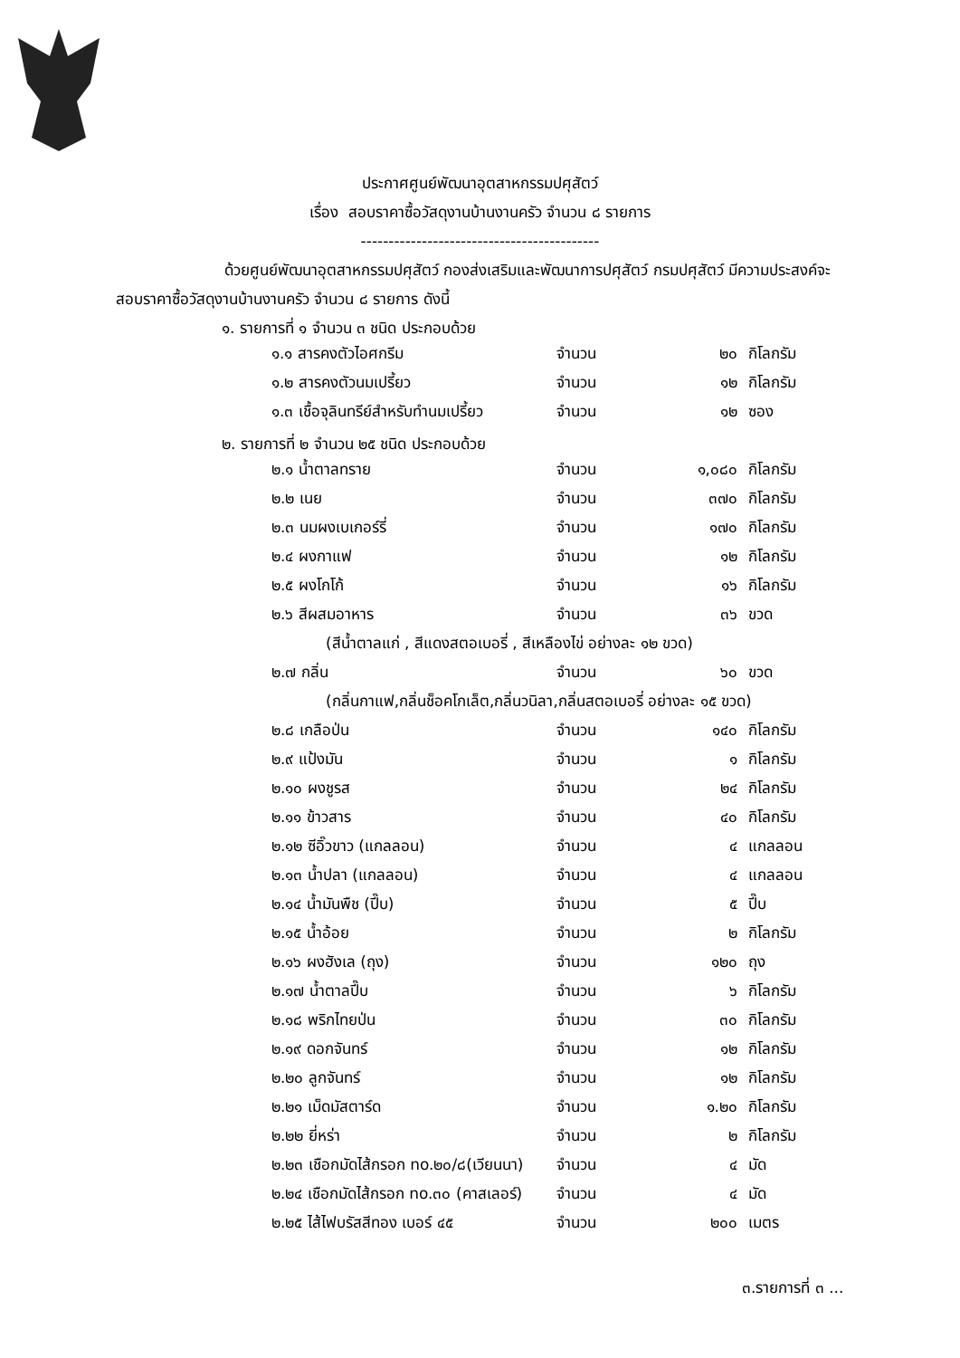ประกาศศูนย์พัฒนาอุตสาหกรรมปศุสัตว์
เรื่อง สอบราคาซื้อวัสดุงานบ้านงานครัว จำนวน ๘ รายการ
-------------------------------------------
ด้วยศูนย์พัฒนาอุตสาหกรรมปศุสัตว์ กองส่งเสริมและพัฒนาการปศุสัตว์ กรมปศุสัตว์ มีความประสงค์จะสอบราคาซื้อวัสดุงานบ้านงานครัว จำนวน ๘ รายการ ดังนี้
๑. รายการที่ ๑ จำนวน ๓ ชนิด ประกอบด้วย
| ๑.๑ สารคงตัวไอศกรีม | จำนวน | ๒๐ | กิโลกรัม |
| ๑.๒ สารคงตัวนมเปรี้ยว | จำนวน | ๑๒ | กิโลกรัม |
| ๑.๓ เชื้อจุลินทรีย์สำหรับทำนมเปรี้ยว | จำนวน | ๑๒ | ซอง |
๒. รายการที่ ๒ จำนวน ๒๕ ชนิด ประกอบด้วย
| ๒.๑ น้ำตาลทราย | จำนวน | ๑,๐๘๐ | กิโลกรัม |
| ๒.๒ เนย | จำนวน | ๓๗๐ | กิโลกรัม |
| ๒.๓ นมผงเบเกอร์รี่ | จำนวน | ๑๗๐ | กิโลกรัม |
| ๒.๔ ผงกาแฟ | จำนวน | ๑๒ | กิโลกรัม |
| ๒.๕ ผงโกโก้ | จำนวน | ๑๖ | กิโลกรัม |
| ๒.๖ สีผสมอาหาร | จำนวน | ๓๖ | ขวด |
| (สีน้ำตาลแก่ , สีแดงสตอเบอรี่ , สีเหลืองไข่ อย่างละ ๑๒ ขวด) | | | |
| ๒.๗ กลิ่น | จำนวน | ๖๐ | ขวด |
| (กลิ่นกาแฟ,กลิ่นช็อคโกเล็ต,กลิ่นวนิลา,กลิ่นสตอเบอรี่ อย่างละ ๑๕ ขวด) | | | |
| ๒.๘ เกลือป่น | จำนวน | ๑๔๐ | กิโลกรัม |
| ๒.๙ แป้งมัน | จำนวน | ๑ | กิโลกรัม |
| ๒.๑๐ ผงชูรส | จำนวน | ๒๔ | กิโลกรัม |
| ๒.๑๑ ข้าวสาร | จำนวน | ๔๐ | กิโลกรัม |
| ๒.๑๒ ซีอิ๊วขาว (แกลลอน) | จำนวน | ๔ | แกลลอน |
| ๒.๑๓ น้ำปลา (แกลลอน) | จำนวน | ๔ | แกลลอน |
| ๒.๑๔ น้ำมันพืช (ปี๊บ) | จำนวน | ๕ | ปี๊บ |
| ๒.๑๕ น้ำอ้อย | จำนวน | ๒ | กิโลกรัม |
| ๒.๑๖ ผงฮังเล (ถุง) | จำนวน | ๑๒๐ | ถุง |
| ๒.๑๗ น้ำตาลปี๊บ | จำนวน | ๖ | กิโลกรัม |
| ๒.๑๘ พริกไทยป่น | จำนวน | ๓๐ | กิโลกรัม |
| ๒.๑๙ ดอกจันทร์ | จำนวน | ๑๒ | กิโลกรัม |
| ๒.๒๐ ลูกจันทร์ | จำนวน | ๑๒ | กิโลกรัม |
| ๒.๒๑ เม็ดมัสตาร์ด | จำนวน | ๑.๒๐ | กิโลกรัม |
| ๒.๒๒ ยี่หร่า | จำนวน | ๒ | กิโลกรัม |
| ๒.๒๓ เชือกมัดไส้กรอก no.๒๐/๘(เวียนนา) | จำนวน | ๔ | มัด |
| ๒.๒๔ เชือกมัดไส้กรอก no.๓๐ (คาสเลอร์) | จำนวน | ๔ | มัด |
| ๒.๒๕ ไส้ไฟบรัสสีทอง เบอร์ ๔๕ | จำนวน | ๒๐๐ | เมตร |
๓.รายการที่ ๓ ...